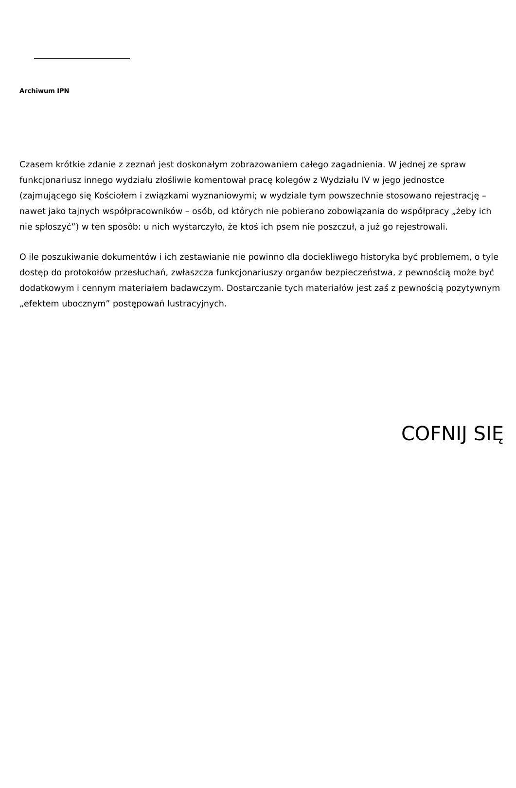Archiwum IPN
Czasem krótkie zdanie z zeznań jest doskonałym zobrazowaniem całego zagadnienia. W jednej ze spraw funkcjonariusz innego wydziału złośliwie komentował pracę kolegów z Wydziału IV w jego jednostce (zajmującego się Kościołem i związkami wyznaniowymi; w wydziale tym powszechnie stosowano rejestrację – nawet jako tajnych współpracowników – osób, od których nie pobierano zobowiązania do współpracy „żeby ich nie spłoszyć”) w ten sposób: u nich wystarczyło, że ktoś ich psem nie poszczuł, a już go rejestrowali.
O ile poszukiwanie dokumentów i ich zestawianie nie powinno dla dociekliwego historyka być problemem, o tyle dostęp do protokołów przesłuchań, zwłaszcza funkcjonariuszy organów bezpieczeństwa, z pewnością może być dodatkowym i cennym materiałem badawczym. Dostarczanie tych materiałów jest zaś z pewnością pozytywnym „efektem ubocznym” postępowań lustracyjnych.
COFNIJ SIĘ